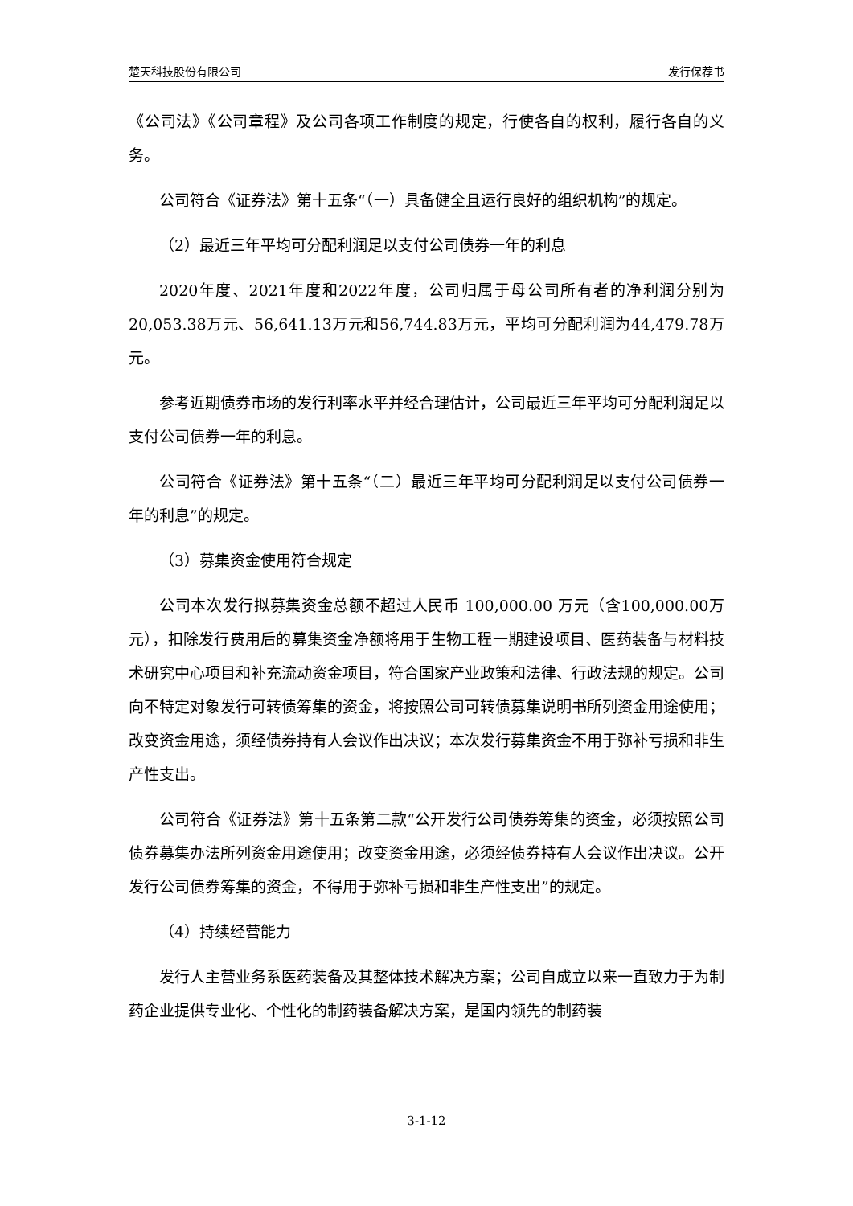楚天科技股份有限公司 发行保荐书
《公司法》《公司章程》及公司各项工作制度的规定，行使各自的权利，履行各自的义务。
公司符合《证券法》第十五条“（一）具备健全且运行良好的组织机构”的规定。
（2）最近三年平均可分配利润足以支付公司债券一年的利息
2020年度、2021年度和2022年度，公司归属于母公司所有者的净利润分别为20,053.38万元、56,641.13万元和56,744.83万元，平均可分配利润为44,479.78万元。
参考近期债券市场的发行利率水平并经合理估计，公司最近三年平均可分配利润足以支付公司债券一年的利息。
公司符合《证券法》第十五条“（二）最近三年平均可分配利润足以支付公司债券一年的利息”的规定。
（3）募集资金使用符合规定
公司本次发行拟募集资金总额不超过人民币 100,000.00 万元（含100,000.00万元），扣除发行费用后的募集资金净额将用于生物工程一期建设项目、医药装备与材料技术研究中心项目和补充流动资金项目，符合国家产业政策和法律、行政法规的规定。公司向不特定对象发行可转债筹集的资金，将按照公司可转债募集说明书所列资金用途使用；改变资金用途，须经债券持有人会议作出决议；本次发行募集资金不用于弥补亏损和非生产性支出。
公司符合《证券法》第十五条第二款“公开发行公司债券筹集的资金，必须按照公司债券募集办法所列资金用途使用；改变资金用途，必须经债券持有人会议作出决议。公开发行公司债券筹集的资金，不得用于弥补亏损和非生产性支出”的规定。
（4）持续经营能力
发行人主营业务系医药装备及其整体技术解决方案；公司自成立以来一直致力于为制药企业提供专业化、个性化的制药装备解决方案，是国内领先的制药装
3-1-12